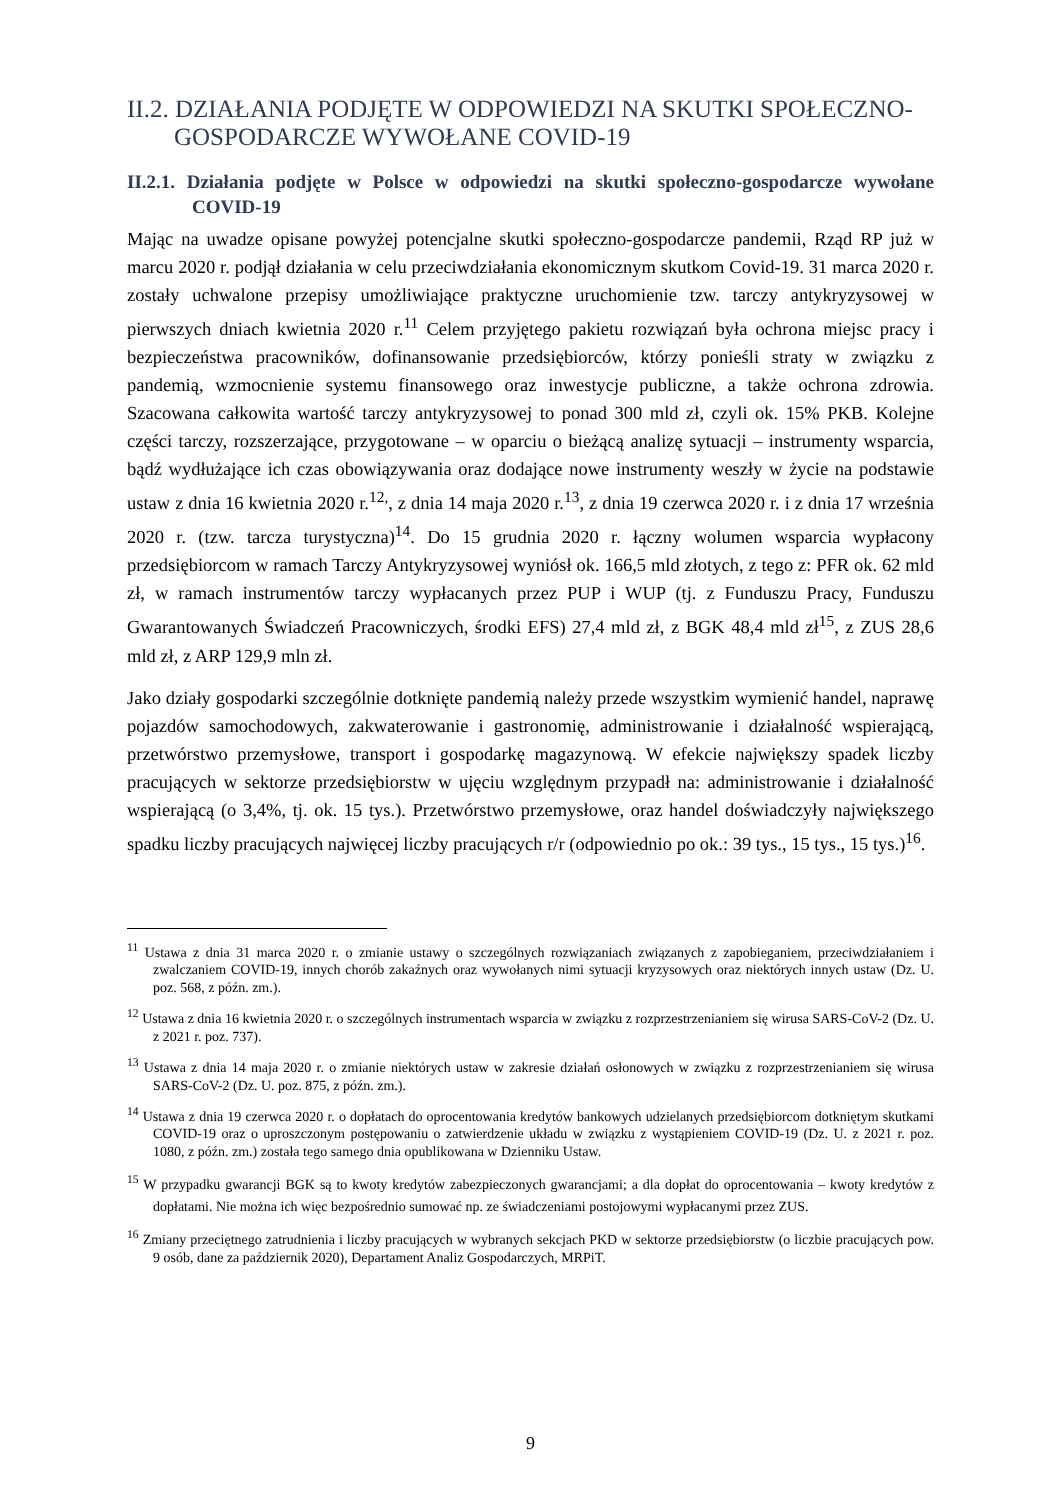II.2. DZIAŁANIA PODJĘTE W ODPOWIEDZI NA SKUTKI SPOŁECZNO-GOSPODARCZE WYWOŁANE COVID-19
II.2.1. Działania podjęte w Polsce w odpowiedzi na skutki społeczno-gospodarcze wywołane COVID-19
Mając na uwadze opisane powyżej potencjalne skutki społeczno-gospodarcze pandemii, Rząd RP już w marcu 2020 r. podjął działania w celu przeciwdziałania ekonomicznym skutkom Covid-19. 31 marca 2020 r. zostały uchwalone przepisy umożliwiające praktyczne uruchomienie tzw. tarczy antykryzysowej w pierwszych dniach kwietnia 2020 r.<sup>11</sup> Celem przyjętego pakietu rozwiązań była ochrona miejsc pracy i bezpieczeństwa pracowników, dofinansowanie przedsiębiorców, którzy ponieśli straty w związku z pandemią, wzmocnienie systemu finansowego oraz inwestycje publiczne, a także ochrona zdrowia. Szacowana całkowita wartość tarczy antykryzysowej to ponad 300 mld zł, czyli ok. 15% PKB. Kolejne części tarczy, rozszerzające, przygotowane – w oparciu o bieżącą analizę sytuacji – instrumenty wsparcia, bądź wydłużające ich czas obowiązywania oraz dodające nowe instrumenty weszły w życie na podstawie ustaw z dnia 16 kwietnia 2020 r.<sup>12,</sup>, z dnia 14 maja 2020 r.<sup>13</sup>, z dnia 19 czerwca 2020 r. i z dnia 17 września 2020 r. (tzw. tarcza turystyczna)<sup>14</sup>. Do 15 grudnia 2020 r. łączny wolumen wsparcia wypłacony przedsiębiorcom w ramach Tarczy Antykryzysowej wyniósł ok. 166,5 mld złotych, z tego z: PFR ok. 62 mld zł, w ramach instrumentów tarczy wypłacanych przez PUP i WUP (tj. z Funduszu Pracy, Funduszu Gwarantowanych Świadczeń Pracowniczych, środki EFS) 27,4 mld zł, z BGK 48,4 mld zł<sup>15</sup>, z ZUS 28,6 mld zł, z ARP 129,9 mln zł.
Jako działy gospodarki szczególnie dotknięte pandemią należy przede wszystkim wymienić handel, naprawę pojazdów samochodowych, zakwaterowanie i gastronomię, administrowanie i działalność wspierającą, przetwórstwo przemysłowe, transport i gospodarkę magazynową. W efekcie największy spadek liczby pracujących w sektorze przedsiębiorstw w ujęciu względnym przypadł na: administrowanie i działalność wspierającą (o 3,4%, tj. ok. 15 tys.). Przetwórstwo przemysłowe, oraz handel doświadczyły największego spadku liczby pracujących najwięcej liczby pracujących r/r (odpowiednio po ok.: 39 tys., 15 tys., 15 tys.)<sup>16</sup>.
<sup>11</sup> Ustawa z dnia 31 marca 2020 r. o zmianie ustawy o szczególnych rozwiązaniach związanych z zapobieganiem, przeciwdziałaniem i zwalczaniem COVID-19, innych chorób zakaźnych oraz wywołanych nimi sytuacji kryzysowych oraz niektórych innych ustaw (Dz. U. poz. 568, z późn. zm.).
<sup>12</sup> Ustawa z dnia 16 kwietnia 2020 r. o szczególnych instrumentach wsparcia w związku z rozprzestrzenianiem się wirusa SARS-CoV-2 (Dz. U. z 2021 r. poz. 737).
<sup>13</sup> Ustawa z dnia 14 maja 2020 r. o zmianie niektórych ustaw w zakresie działań osłonowych w związku z rozprzestrzenianiem się wirusa SARS-CoV-2 (Dz. U. poz. 875, z późn. zm.).
<sup>14</sup> Ustawa z dnia 19 czerwca 2020 r. o dopłatach do oprocentowania kredytów bankowych udzielanych przedsiębiorcom dotkniętym skutkami COVID-19 oraz o uproszczonym postępowaniu o zatwierdzenie układu w związku z wystąpieniem COVID-19 (Dz. U. z 2021 r. poz. 1080, z późn. zm.) została tego samego dnia opublikowana w Dzienniku Ustaw.
<sup>15</sup> W przypadku gwarancji BGK są to kwoty kredytów zabezpieczonych gwarancjami; a dla dopłat do oprocentowania – kwoty kredytów z dopłatami. Nie można ich więc bezpośrednio sumować np. ze świadczeniami postojowymi wypłacanymi przez ZUS.
<sup>16</sup> Zmiany przeciętnego zatrudnienia i liczby pracujących w wybranych sekcjach PKD w sektorze przedsiębiorstw (o liczbie pracujących pow. 9 osób, dane za październik 2020), Departament Analiz Gospodarczych, MRPiT.
9